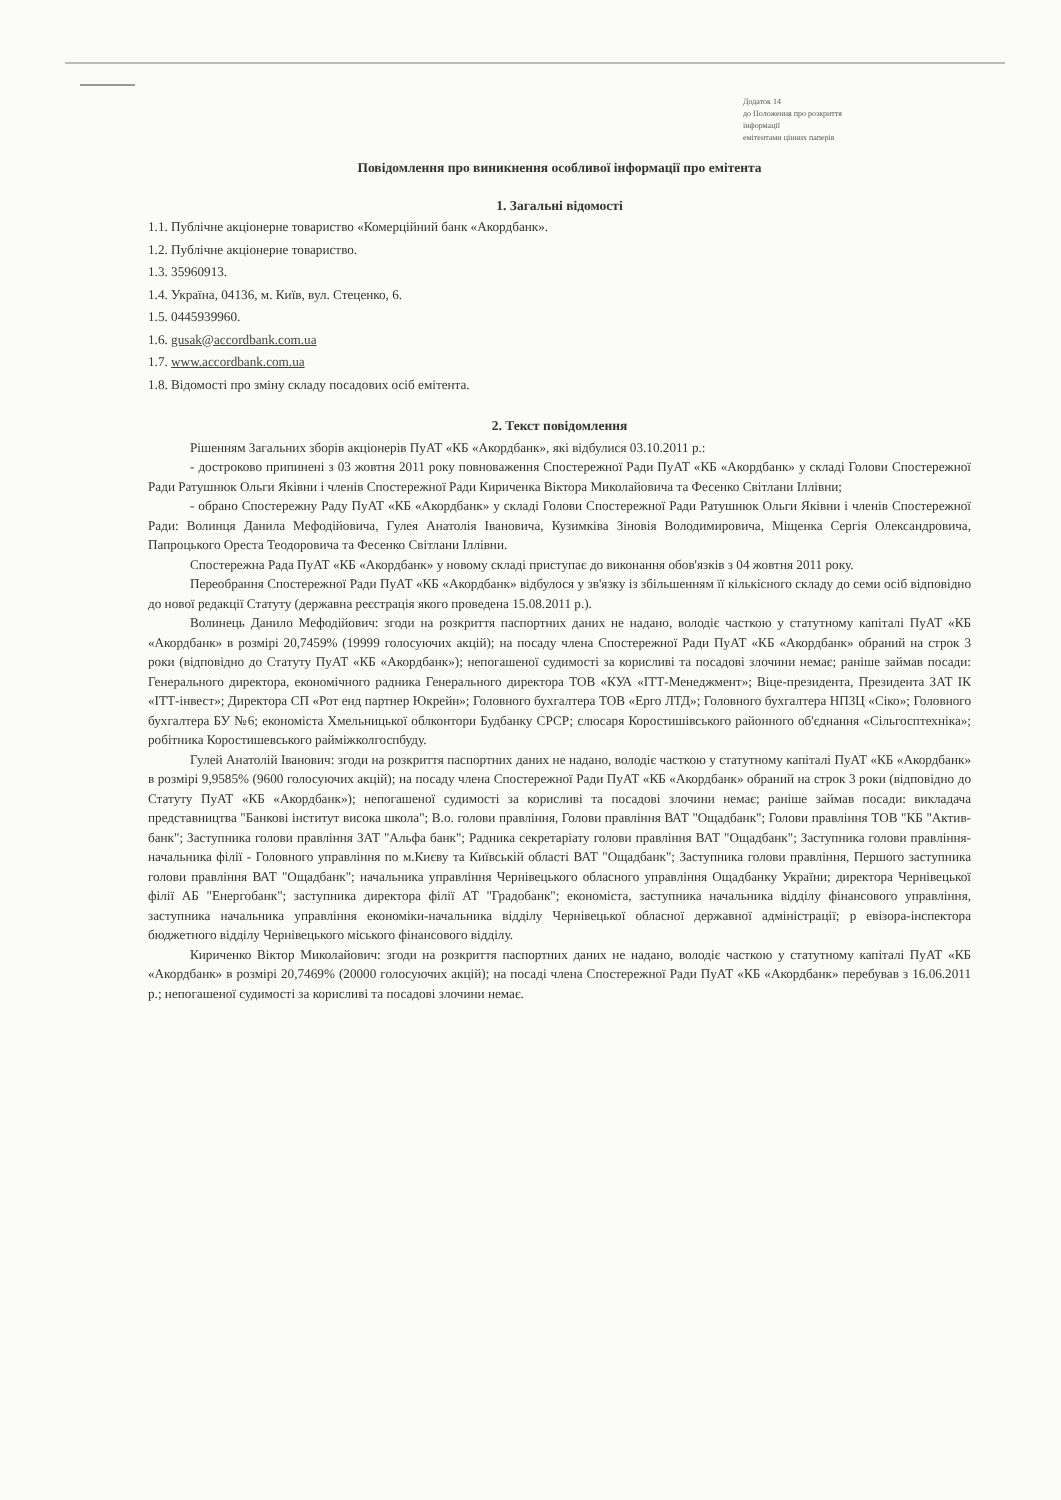Додаток 14
до Положення про розкриття
інформації
емітентами цінних паперів
Повідомлення про виникнення особливої інформації про емітента
1. Загальні відомості
1.1. Публічне акціонерне товариство «Комерційний банк «Акордбанк».
1.2. Публічне акціонерне товариство.
1.3. 35960913.
1.4. Україна, 04136, м. Київ, вул. Стеценко, 6.
1.5. 0445939960.
1.6. gusak@accordbank.com.ua
1.7. www.accordbank.com.ua
1.8. Відомості про зміну складу посадових осіб емітента.
2. Текст повідомлення
Рішенням Загальних зборів акціонерів ПуАТ «КБ «Акордбанк», які відбулися 03.10.2011 р.:
- достроково припинені з 03 жовтня 2011 року повноваження Спостережної Ради ПуАТ «КБ «Акордбанк» у складі Голови Спостережної Ради Ратушнюк Ольги Яківни і членів Спостережної Ради Кириченка Віктора Миколайовича та Фесенко Світлани Іллівни;
- обрано Спостережну Раду ПуАТ «КБ «Акордбанк» у складі Голови Спостережної Ради Ратушнюк Ольги Яківни і членів Спостережної Ради: Волинця Данила Мефодійовича, Гулея Анатолія Івановича, Кузимківа Зіновія Володимировича, Міщенка Сергія Олександровича, Папроцького Ореста Теодоровича та Фесенко Світлани Іллівни.
Спостережна Рада ПуАТ «КБ «Акордбанк» у новому складі приступає до виконання обов'язків з 04 жовтня 2011 року.
Переобрання Спостережної Ради ПуАТ «КБ «Акордбанк» відбулося у зв'язку із збільшенням її кількісного складу до семи осіб відповідно до нової редакції Статуту (державна реєстрація якого проведена 15.08.2011 р.).
Волинець Данило Мефодійович: згоди на розкриття паспортних даних не надано, володіє часткою у статутному капіталі ПуАТ «КБ «Акордбанк» в розмірі 20,7459% (19999 голосуючих акцій); на посаду члена Спостережної Ради ПуАТ «КБ «Акордбанк» обраний на строк 3 роки (відповідно до Статуту ПуАТ «КБ «Акордбанк»); непогашеної судимості за корисливі та посадові злочини немає; раніше займав посади: Генерального директора, економічного радника Генерального директора ТОВ «КУА «ІТТ-Менеджмент»; Віце-президента, Президента ЗАТ ІК «ІТТ-інвест»; Директора СП «Рот енд партнер Юкрейн»; Головного бухгалтера ТОВ «Ерго ЛТД»; Головного бухгалтера НПЗЦ «Сіко»; Головного бухгалтера БУ №6; економіста Хмельницької облконтори Будбанку СРСР; слюсаря Коростишівського районного об'єднання «Сільгосптехніка»; робітника Коростишевського райміжколгоспбуду.
Гулей Анатолій Іванович: згоди на розкриття паспортних даних не надано, володіє часткою у статутному капіталі ПуАТ «КБ «Акордбанк» в розмірі 9,9585% (9600 голосуючих акцій); на посаду члена Спостережної Ради ПуАТ «КБ «Акордбанк» обраний на строк 3 роки (відповідно до Статуту ПуАТ «КБ «Акордбанк»); непогашеної судимості за корисливі та посадові злочини немає; раніше займав посади: викладача представництва "Банкові інститут висока школа"; В.о. голови правління, Голови правління ВАТ "Ощадбанк"; Голови правління ТОВ "КБ "Актив-банк"; Заступника голови правління ЗАТ "Альфа банк"; Радника секретаріату голови правління ВАТ "Ощадбанк"; Заступника голови правління-начальника філії - Головного управління по м.Києву та Київській області ВАТ "Ощадбанк"; Заступника голови правління, Першого заступника голови правління ВАТ "Ощадбанк"; начальника управління Чернівецького обласного управління Ощадбанку України; директора Чернівецької філії АБ "Енергобанк"; заступника директора філії АТ "Градобанк"; економіста, заступника начальника відділу фінансового управління, заступника начальника управління економіки-начальника відділу Чернівецької обласної державної адміністрації; р евізора-інспектора бюджетного відділу Чернівецького міського фінансового відділу.
Кириченко Віктор Миколайович: згоди на розкриття паспортних даних не надано, володіє часткою у статутному капіталі ПуАТ «КБ «Акордбанк» в розмірі 20,7469% (20000 голосуючих акцій); на посаді члена Спостережної Ради ПуАТ «КБ «Акордбанк» перебував з 16.06.2011 р.; непогашеної судимості за корисливі та посадові злочини немає.